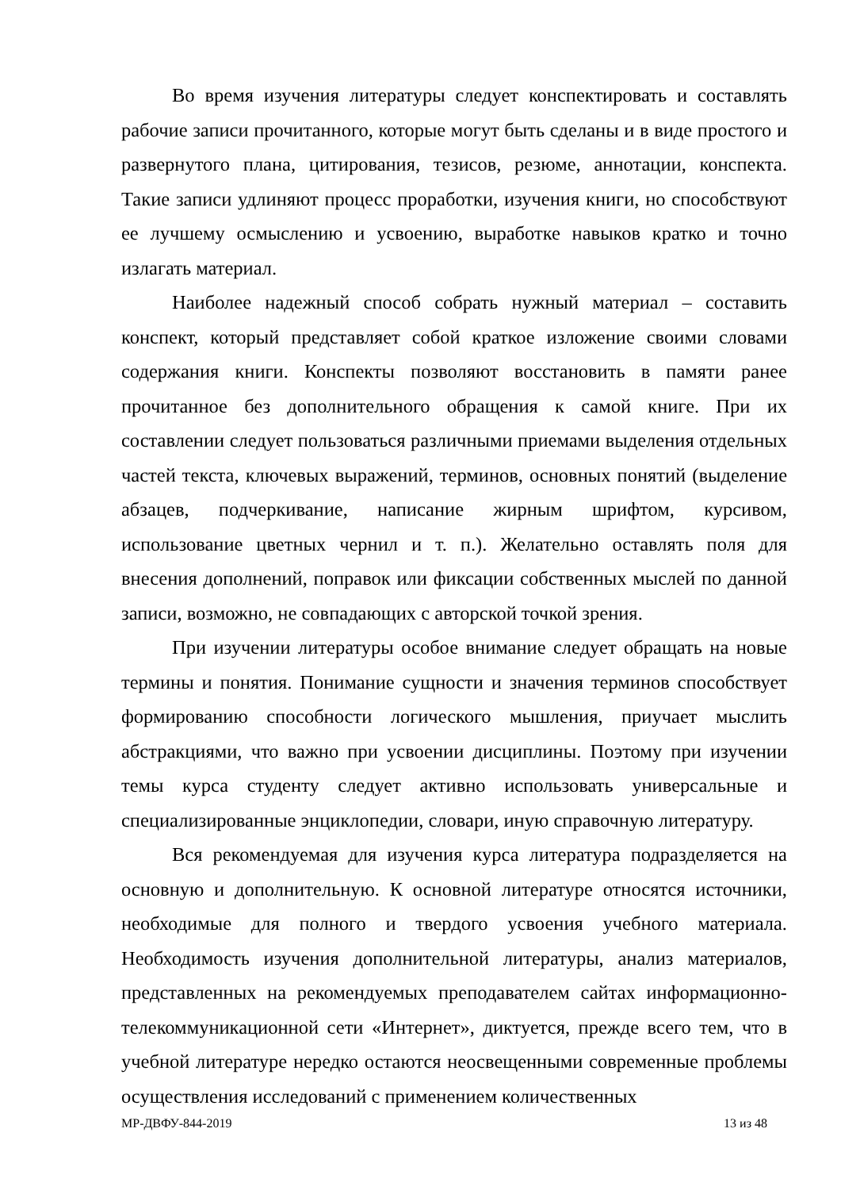Во время изучения литературы следует конспектировать и составлять рабочие записи прочитанного, которые могут быть сделаны и в виде простого и развернутого плана, цитирования, тезисов, резюме, аннотации, конспекта. Такие записи удлиняют процесс проработки, изучения книги, но способствуют ее лучшему осмыслению и усвоению, выработке навыков кратко и точно излагать материал.
Наиболее надежный способ собрать нужный материал – составить конспект, который представляет собой краткое изложение своими словами содержания книги. Конспекты позволяют восстановить в памяти ранее прочитанное без дополнительного обращения к самой книге. При их составлении следует пользоваться различными приемами выделения отдельных частей текста, ключевых выражений, терминов, основных понятий (выделение абзацев, подчеркивание, написание жирным шрифтом, курсивом, использование цветных чернил и т. п.). Желательно оставлять поля для внесения дополнений, поправок или фиксации собственных мыслей по данной записи, возможно, не совпадающих с авторской точкой зрения.
При изучении литературы особое внимание следует обращать на новые термины и понятия. Понимание сущности и значения терминов способствует формированию способности логического мышления, приучает мыслить абстракциями, что важно при усвоении дисциплины. Поэтому при изучении темы курса студенту следует активно использовать универсальные и специализированные энциклопедии, словари, иную справочную литературу.
Вся рекомендуемая для изучения курса литература подразделяется на основную и дополнительную. К основной литературе относятся источники, необходимые для полного и твердого усвоения учебного материала. Необходимость изучения дополнительной литературы, анализ материалов, представленных на рекомендуемых преподавателем сайтах информационно-телекоммуникационной сети «Интернет», диктуется, прежде всего тем, что в учебной литературе нередко остаются неосвещенными современные проблемы осуществления исследований с применением количественных
МР-ДВФУ-844-2019 13 из 48